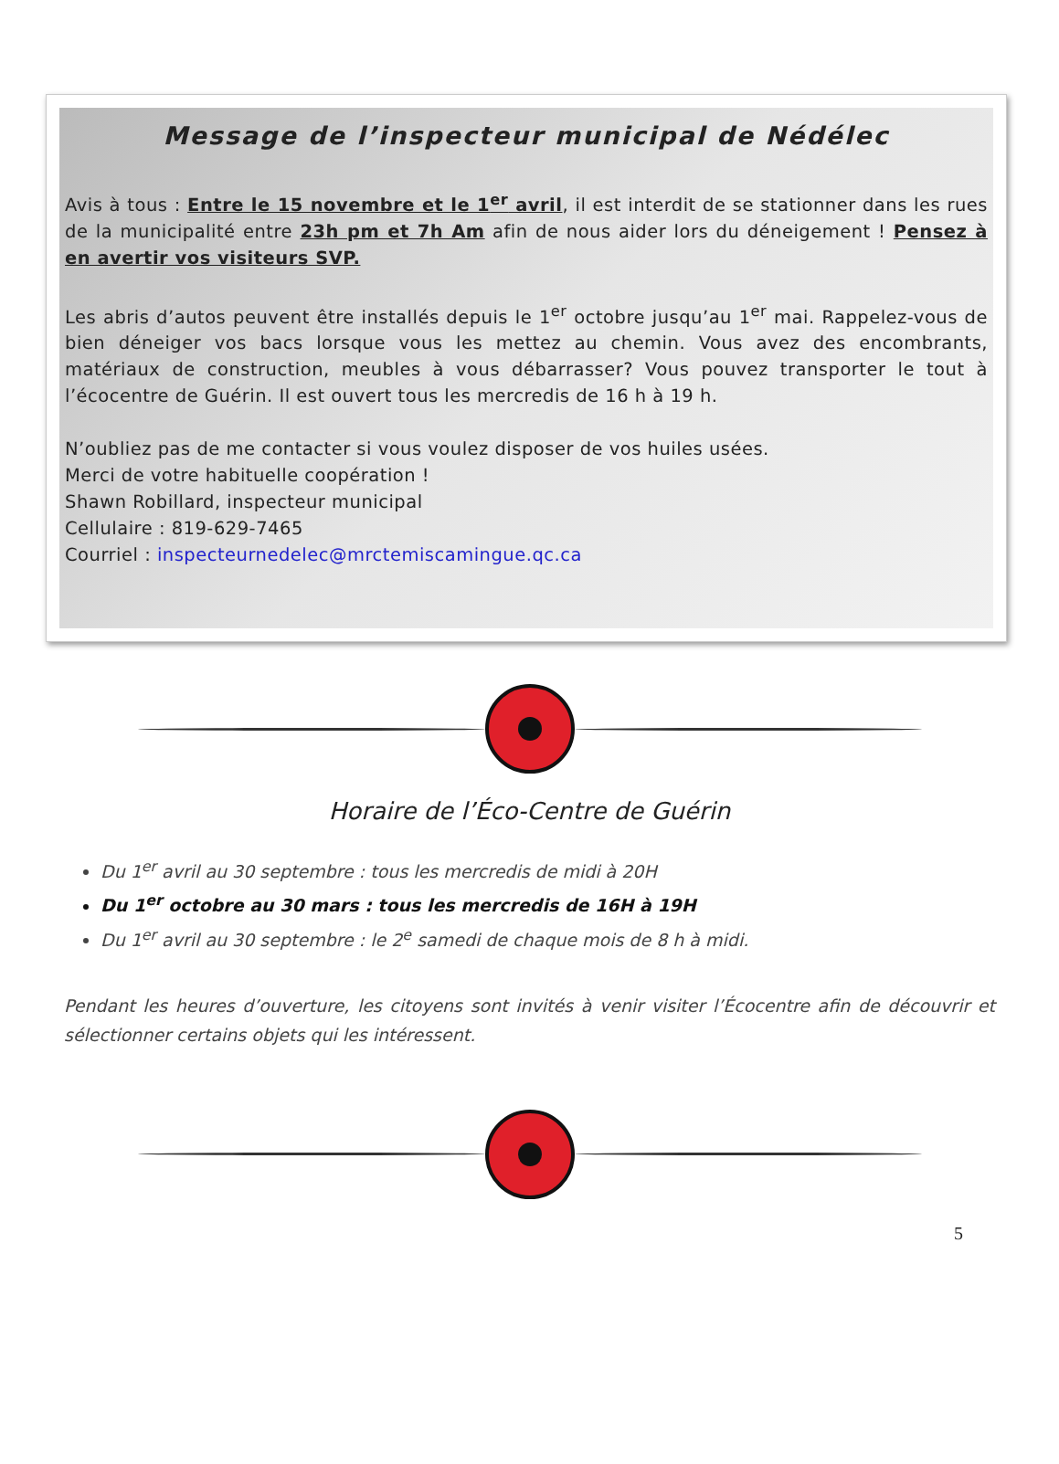Message de l’inspecteur municipal de Nédélec
Avis à tous : Entre le 15 novembre et le 1<sup>er</sup> avril, il est interdit de se stationner dans les rues de la municipalité entre 23h pm et 7h Am afin de nous aider lors du déneigement ! Pensez à en avertir vos visiteurs SVP.
Les abris d’autos peuvent être installés depuis le 1<sup>er</sup> octobre jusqu’au 1<sup>er</sup> mai. Rappelez-vous de bien déneiger vos bacs lorsque vous les mettez au chemin. Vous avez des encombrants, matériaux de construction, meubles à vous débarrasser? Vous pouvez transporter le tout à l’écocentre de Guérin. Il est ouvert tous les mercredis de 16 h à 19 h.
N’oubliez pas de me contacter si vous voulez disposer de vos huiles usées.
Merci de votre habituelle coopération !
Shawn Robillard, inspecteur municipal
Cellulaire : 819-629-7465
Courriel : inspecteurnedelec@mrctemiscamingue.qc.ca
Horaire de l’Éco-Centre de Guérin
Du 1<sup>er</sup> avril au 30 septembre : tous les mercredis de midi à 20H
Du 1<sup>er</sup> octobre au 30 mars : tous les mercredis de 16H à 19H
Du 1<sup>er</sup> avril au 30 septembre : le 2<sup>e</sup> samedi de chaque mois de 8 h à midi.
Pendant les heures d’ouverture, les citoyens sont invités à venir visiter l’Écocentre afin de découvrir et sélectionner certains objets qui les intéressent.
5